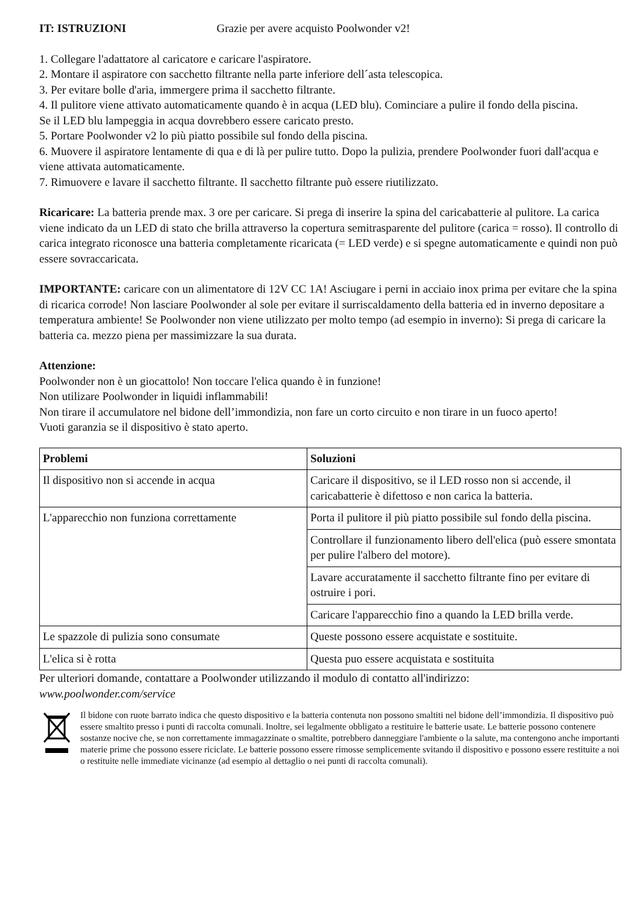IT: ISTRUZIONI Grazie per avere acquisto Poolwonder v2!
1. Collegare l'adattatore al caricatore e caricare l'aspiratore.
2. Montare il aspiratore con sacchetto filtrante nella parte inferiore dell´asta telescopica.
3. Per evitare bolle d'aria, immergere prima il sacchetto filtrante.
4. Il pulitore viene attivato automaticamente quando è in acqua (LED blu). Cominciare a pulire il fondo della piscina.
Se il LED blu lampeggia in acqua dovrebbero essere caricato presto.
5. Portare Poolwonder v2 lo più piatto possibile sul fondo della piscina.
6. Muovere il aspiratore lentamente di qua e di là per pulire tutto. Dopo la pulizia, prendere Poolwonder fuori dall'acqua e viene attivata automaticamente.
7. Rimuovere e lavare il sacchetto filtrante. Il sacchetto filtrante può essere riutilizzato.
Ricaricare: La batteria prende max. 3 ore per caricare. Si prega di inserire la spina del caricabatterie al pulitore. La carica viene indicato da un LED di stato che brilla attraverso la copertura semitrasparente del pulitore (carica = rosso). Il controllo di carica integrato riconosce una batteria completamente ricaricata (= LED verde) e si spegne automaticamente e quindi non può essere sovraccaricata.
IMPORTANTE: caricare con un alimentatore di 12V CC 1A! Asciugare i perni in acciaio inox prima per evitare che la spina di ricarica corrode! Non lasciare Poolwonder al sole per evitare il surriscaldamento della batteria ed in inverno depositare a temperatura ambiente! Se Poolwonder non viene utilizzato per molto tempo (ad esempio in inverno): Si prega di caricare la batteria ca. mezzo piena per massimizzare la sua durata.
Attenzione:
Poolwonder non è un giocattolo! Non toccare l'elica quando è in funzione!
Non utilizare Poolwonder in liquidi inflammabili!
Non tirare il accumulatore nel bidone dell’immondizia, non fare un corto circuito e non tirare in un fuoco aperto!
Vuoti garanzia se il dispositivo è stato aperto.
| Problemi | Soluzioni |
| --- | --- |
| Il dispositivo non si accende in acqua | Caricare il dispositivo, se il LED rosso non si accende, il caricabatterie è difettoso e non carica la batteria. |
| L'apparecchio non funziona correttamente | Porta il pulitore il più piatto possibile sul fondo della piscina. |
| | Controllare il funzionamento libero dell'elica (può essere smontata per pulire l'albero del motore). |
| | Lavare accuratamente il sacchetto filtrante fino per evitare di ostruire i pori. |
| | Caricare l'apparecchio fino a quando la LED brilla verde. |
| Le spazzole di pulizia sono consumate | Queste possono essere acquistate e sostituite. |
| L'elica si è rotta | Questa puo essere acquistata e sostituita |
Per ulteriori domande, contattare a Poolwonder utilizzando il modulo di contatto all'indirizzo:
www.poolwonder.com/service
Il bidone con ruote barrato indica che questo dispositivo e la batteria contenuta non possono smaltiti nel bidone dell’immondizia. Il dispositivo può essere smaltito presso i punti di raccolta comunali. Inoltre, sei legalmente obbligato a restituire le batterie usate. Le batterie possono contenere sostanze nocive che, se non correttamente immagazzinate o smaltite, potrebbero danneggiare l'ambiente o la salute, ma contengono anche importanti materie prime che possono essere riciclate. Le batterie possono essere rimosse semplicemente svitando il dispositivo e possono essere restituite a noi o restituite nelle immediate vicinanze (ad esempio al dettaglio o nei punti di raccolta comunali).